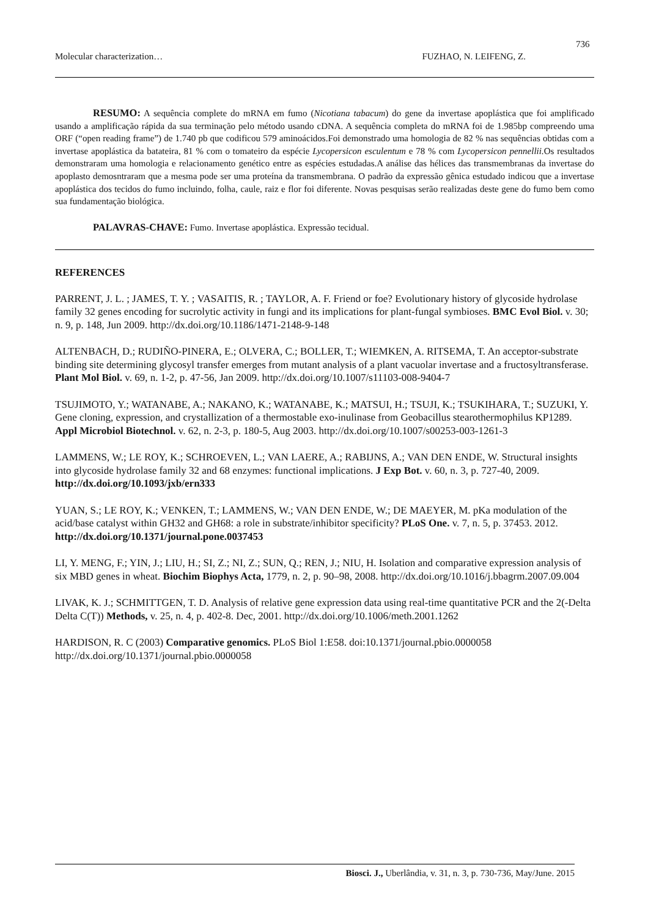736
Molecular characterization… FUZHAO, N. LEIFENG, Z.
RESUMO: A sequência complete do mRNA em fumo (Nicotiana tabacum) do gene da invertase apoplástica que foi amplificado usando a amplificação rápida da sua terminação pelo método usando cDNA. A sequência completa do mRNA foi de 1.985bp compreendo uma ORF (“open reading frame”) de 1.740 pb que codificou 579 aminoácidos.Foi demonstrado uma homologia de 82 % nas sequências obtidas com a invertase apoplástica da batateira, 81 % com o tomateiro da espécie Lycopersicon esculentum e 78 % com Lycopersicon pennellii. Os resultados demonstraram uma homologia e relacionamento genético entre as espécies estudadas.A análise das hélices das transmembranas da invertase do apoplasto demosntraram que a mesma pode ser uma proteína da transmembrana. O padrão da expressão gênica estudado indicou que a invertase apoplástica dos tecidos do fumo incluindo, folha, caule, raiz e flor foi diferente. Novas pesquisas serão realizadas deste gene do fumo bem como sua fundamentação biológica.
PALAVRAS-CHAVE: Fumo. Invertase apoplástica. Expressão tecidual.
REFERENCES
PARRENT, J. L. ; JAMES, T. Y. ; VASAITIS, R. ; TAYLOR, A. F. Friend or foe? Evolutionary history of glycoside hydrolase family 32 genes encoding for sucrolytic activity in fungi and its implications for plant-fungal symbioses. BMC Evol Biol. v. 30; n. 9, p. 148, Jun 2009. http://dx.doi.org/10.1186/1471-2148-9-148
ALTENBACH, D.; RUDIÑO-PINERA, E.; OLVERA, C.; BOLLER, T.; WIEMKEN, A. RITSEMA, T. An acceptor-substrate binding site determining glycosyl transfer emerges from mutant analysis of a plant vacuolar invertase and a fructosyltransferase. Plant Mol Biol. v. 69, n. 1-2, p. 47-56, Jan 2009. http://dx.doi.org/10.1007/s11103-008-9404-7
TSUJIMOTO, Y.; WATANABE, A.; NAKANO, K.; WATANABE, K.; MATSUI, H.; TSUJI, K.; TSUKIHARA, T.; SUZUKI, Y. Gene cloning, expression, and crystallization of a thermostable exo-inulinase from Geobacillus stearothermophilus KP1289. Appl Microbiol Biotechnol. v. 62, n. 2-3, p. 180-5, Aug 2003. http://dx.doi.org/10.1007/s00253-003-1261-3
LAMMENS, W.; LE ROY, K.; SCHROEVEN, L.; VAN LAERE, A.; RABIJNS, A.; VAN DEN ENDE, W. Structural insights into glycoside hydrolase family 32 and 68 enzymes: functional implications. J Exp Bot. v. 60, n. 3, p. 727-40, 2009. http://dx.doi.org/10.1093/jxb/ern333
YUAN, S.; LE ROY, K.; VENKEN, T.; LAMMENS, W.; VAN DEN ENDE, W.; DE MAEYER, M. pKa modulation of the acid/base catalyst within GH32 and GH68: a role in substrate/inhibitor specificity? PLoS One. v. 7, n. 5, p. 37453. 2012. http://dx.doi.org/10.1371/journal.pone.0037453
LI, Y. MENG, F.; YIN, J.; LIU, H.; SI, Z.; NI, Z.; SUN, Q.; REN, J.; NIU, H. Isolation and comparative expression analysis of six MBD genes in wheat. Biochim Biophys Acta, 1779, n. 2, p. 90–98, 2008. http://dx.doi.org/10.1016/j.bbagrm.2007.09.004
LIVAK, K. J.; SCHMITTGEN, T. D. Analysis of relative gene expression data using real-time quantitative PCR and the 2(-Delta Delta C(T)) Methods, v. 25, n. 4, p. 402-8. Dec, 2001. http://dx.doi.org/10.1006/meth.2001.1262
HARDISON, R. C (2003) Comparative genomics. PLoS Biol 1:E58. doi:10.1371/journal.pbio.0000058 http://dx.doi.org/10.1371/journal.pbio.0000058
Biosci. J., Uberlândia, v. 31, n. 3, p. 730-736, May/June. 2015